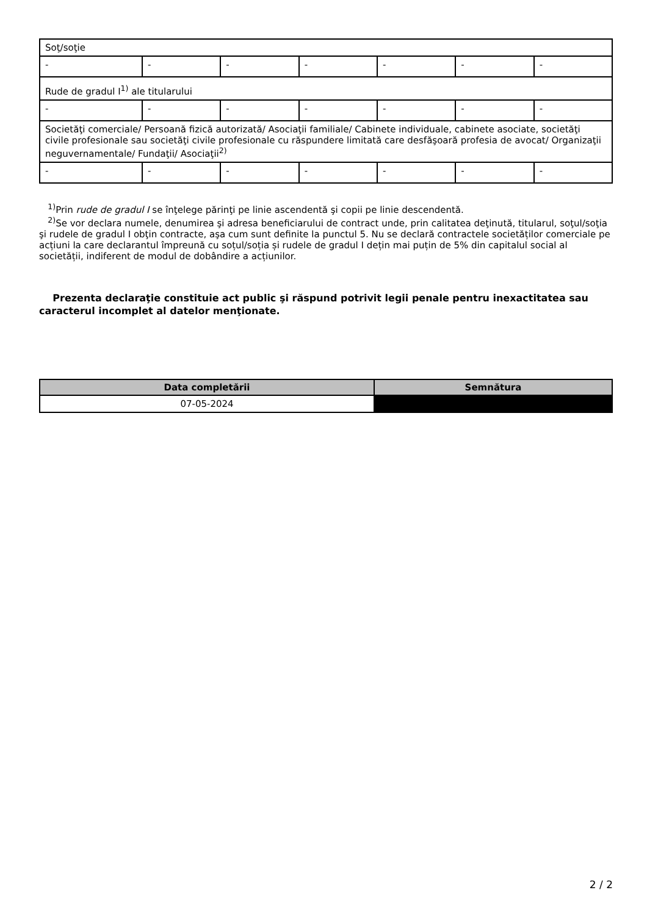| Soţ/soţie | | | | | | |
| - | - | - | - | - | - | - |
| Rude de gradul I<sup>1)</sup> ale titularului | | | | | | |
| - | - | - | - | - | - | - |
| Societăţi comerciale/ Persoană fizică autorizată/ Asociaţii familiale/ Cabinete individuale, cabinete asociate, societăţi civile profesionale sau societăţi civile profesionale cu răspundere limitată care desfăşoară profesia de avocat/ Organizaţii neguvernamentale/ Fundaţii/ Asociaţii<sup>2)</sup> | | | | | | |
| - | - | - | - | - | - | - |
<sup>1)</sup> Prin rude de gradul I se înţelege părinţi pe linie ascendentă şi copii pe linie descendentă.
<sup>2)</sup> Se vor declara numele, denumirea şi adresa beneficiarului de contract unde, prin calitatea deţinută, titularul, soţul/soţia şi rudele de gradul I obţin contracte, aşa cum sunt definite la punctul 5. Nu se declară contractele societăților comerciale pe acțiuni la care declarantul împreună cu soțul/soția și rudele de gradul I dețin mai puțin de 5% din capitalul social al societății, indiferent de modul de dobândire a acțiunilor.
Prezenta declaraţie constituie act public şi răspund potrivit legii penale pentru inexactitatea sau caracterul incomplet al datelor menţionate.
| Data completării | Semnătura |
| --- | --- |
| 07-05-2024 | |
2 / 2